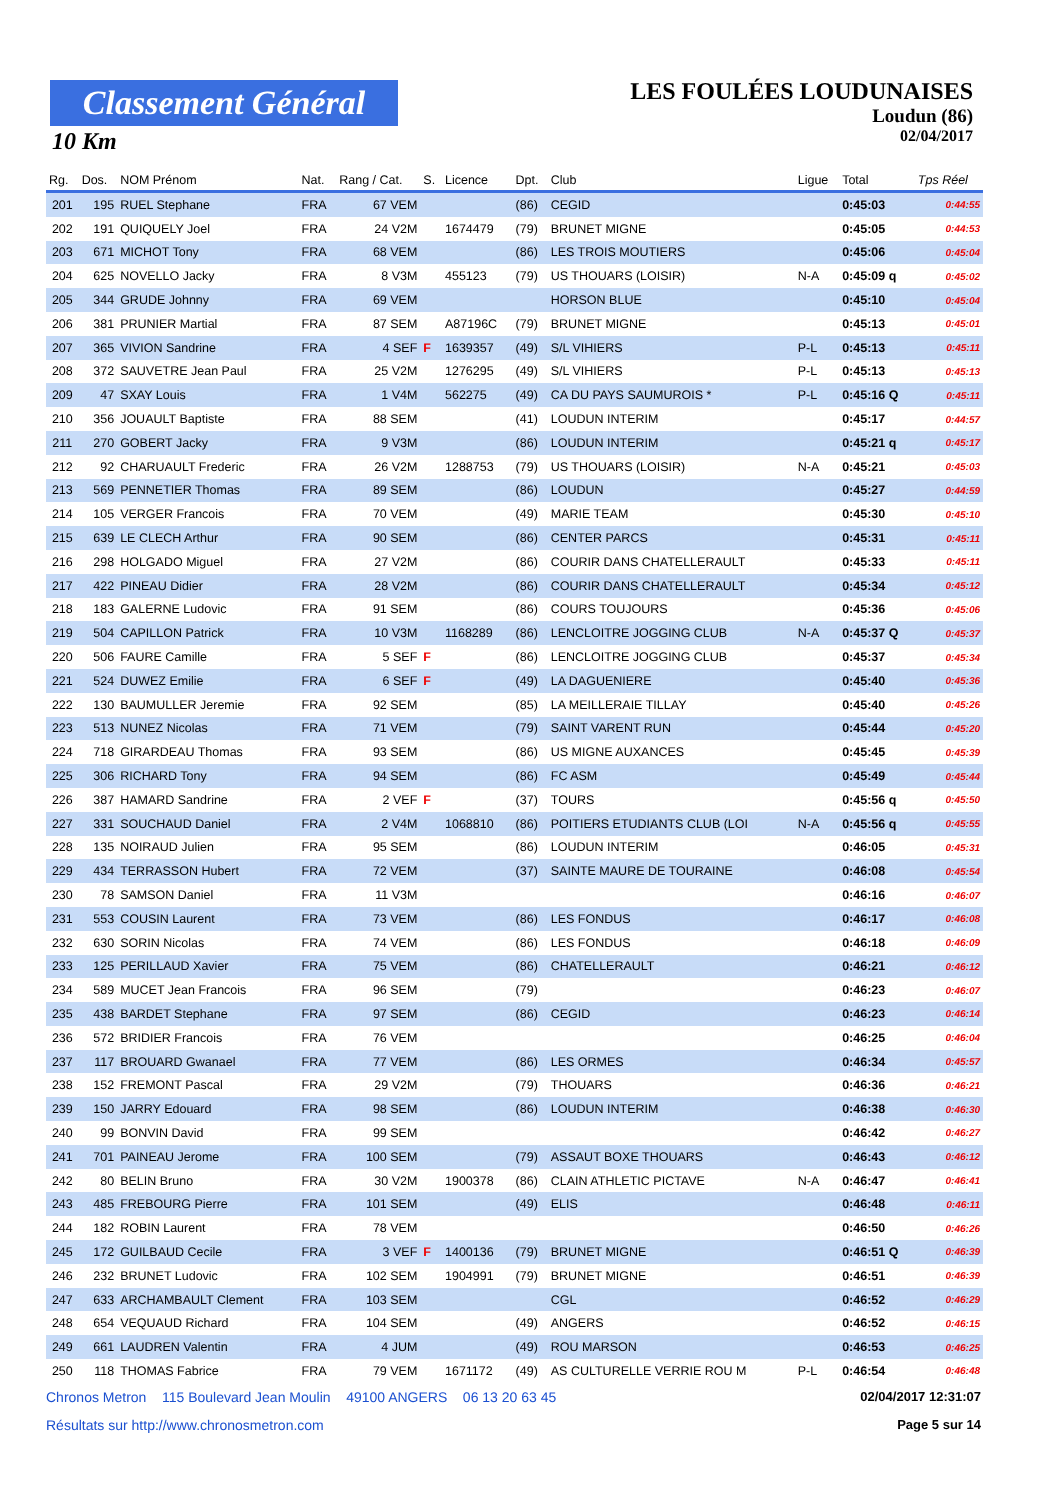Classement Général
10 Km
LES FOULÉES LOUDUNAISES
Loudun (86)
02/04/2017
| Rg. | Dos. | NOM Prénom | Nat. | Rang / Cat. | S. | Licence | Dpt. | Club | Ligue | Total | Tps Réel |
| --- | --- | --- | --- | --- | --- | --- | --- | --- | --- | --- | --- |
| 201 | 195 | RUEL Stephane | FRA | 67 VEM | | | (86) | CEGID | | 0:45:03 | 0:44:55 |
| 202 | 191 | QUIQUELY Joel | FRA | 24 V2M | | 1674479 | (79) | BRUNET MIGNE | | 0:45:05 | 0:44:53 |
| 203 | 671 | MICHOT Tony | FRA | 68 VEM | | | (86) | LES TROIS MOUTIERS | | 0:45:06 | 0:45:04 |
| 204 | 625 | NOVELLO Jacky | FRA | 8 V3M | | 455123 | (79) | US THOUARS (LOISIR) | N-A | 0:45:09 q | 0:45:02 |
| 205 | 344 | GRUDE Johnny | FRA | 69 VEM | | | | HORSON BLUE | | 0:45:10 | 0:45:04 |
| 206 | 381 | PRUNIER Martial | FRA | 87 SEM | | A87196C | (79) | BRUNET MIGNE | | 0:45:13 | 0:45:01 |
| 207 | 365 | VIVION Sandrine | FRA | 4 SEF | F | 1639357 | (49) | S/L VIHIERS | P-L | 0:45:13 | 0:45:11 |
| 208 | 372 | SAUVETRE Jean Paul | FRA | 25 V2M | | 1276295 | (49) | S/L VIHIERS | P-L | 0:45:13 | 0:45:13 |
| 209 | 47 | SXAY Louis | FRA | 1 V4M | | 562275 | (49) | CA DU PAYS SAUMUROIS * | P-L | 0:45:16 Q | 0:45:11 |
| 210 | 356 | JOUAULT Baptiste | FRA | 88 SEM | | | (41) | LOUDUN INTERIM | | 0:45:17 | 0:44:57 |
| 211 | 270 | GOBERT Jacky | FRA | 9 V3M | | | (86) | LOUDUN INTERIM | | 0:45:21 q | 0:45:17 |
| 212 | 92 | CHARUAULT Frederic | FRA | 26 V2M | | 1288753 | (79) | US THOUARS (LOISIR) | N-A | 0:45:21 | 0:45:03 |
| 213 | 569 | PENNETIER Thomas | FRA | 89 SEM | | | (86) | LOUDUN | | 0:45:27 | 0:44:59 |
| 214 | 105 | VERGER Francois | FRA | 70 VEM | | | (49) | MARIE TEAM | | 0:45:30 | 0:45:10 |
| 215 | 639 | LE CLECH Arthur | FRA | 90 SEM | | | (86) | CENTER PARCS | | 0:45:31 | 0:45:11 |
| 216 | 298 | HOLGADO Miguel | FRA | 27 V2M | | | (86) | COURIR DANS CHATELLERAULT | | 0:45:33 | 0:45:11 |
| 217 | 422 | PINEAU Didier | FRA | 28 V2M | | | (86) | COURIR DANS CHATELLERAULT | | 0:45:34 | 0:45:12 |
| 218 | 183 | GALERNE Ludovic | FRA | 91 SEM | | | (86) | COURS TOUJOURS | | 0:45:36 | 0:45:06 |
| 219 | 504 | CAPILLON Patrick | FRA | 10 V3M | | 1168289 | (86) | LENCLOITRE JOGGING CLUB | N-A | 0:45:37 Q | 0:45:37 |
| 220 | 506 | FAURE Camille | FRA | 5 SEF | F | | (86) | LENCLOITRE JOGGING CLUB | | 0:45:37 | 0:45:34 |
| 221 | 524 | DUWEZ Emilie | FRA | 6 SEF | F | | (49) | LA DAGUENIERE | | 0:45:40 | 0:45:36 |
| 222 | 130 | BAUMULLER Jeremie | FRA | 92 SEM | | | (85) | LA MEILLERAIE TILLAY | | 0:45:40 | 0:45:26 |
| 223 | 513 | NUNEZ Nicolas | FRA | 71 VEM | | | (79) | SAINT VARENT RUN | | 0:45:44 | 0:45:20 |
| 224 | 718 | GIRARDEAU Thomas | FRA | 93 SEM | | | (86) | US MIGNE AUXANCES | | 0:45:45 | 0:45:39 |
| 225 | 306 | RICHARD Tony | FRA | 94 SEM | | | (86) | FC ASM | | 0:45:49 | 0:45:44 |
| 226 | 387 | HAMARD Sandrine | FRA | 2 VEF | F | | (37) | TOURS | | 0:45:56 q | 0:45:50 |
| 227 | 331 | SOUCHAUD Daniel | FRA | 2 V4M | | 1068810 | (86) | POITIERS ETUDIANTS CLUB (LOI | N-A | 0:45:56 q | 0:45:55 |
| 228 | 135 | NOIRAUD Julien | FRA | 95 SEM | | | (86) | LOUDUN INTERIM | | 0:46:05 | 0:45:31 |
| 229 | 434 | TERRASSON Hubert | FRA | 72 VEM | | | (37) | SAINTE MAURE DE TOURAINE | | 0:46:08 | 0:45:54 |
| 230 | 78 | SAMSON Daniel | FRA | 11 V3M | | | | | | 0:46:16 | 0:46:07 |
| 231 | 553 | COUSIN Laurent | FRA | 73 VEM | | | (86) | LES FONDUS | | 0:46:17 | 0:46:08 |
| 232 | 630 | SORIN Nicolas | FRA | 74 VEM | | | (86) | LES FONDUS | | 0:46:18 | 0:46:09 |
| 233 | 125 | PERILLAUD Xavier | FRA | 75 VEM | | | (86) | CHATELLERAULT | | 0:46:21 | 0:46:12 |
| 234 | 589 | MUCET Jean Francois | FRA | 96 SEM | | | (79) | | | 0:46:23 | 0:46:07 |
| 235 | 438 | BARDET Stephane | FRA | 97 SEM | | | (86) | CEGID | | 0:46:23 | 0:46:14 |
| 236 | 572 | BRIDIER Francois | FRA | 76 VEM | | | | | | 0:46:25 | 0:46:04 |
| 237 | 117 | BROUARD Gwanael | FRA | 77 VEM | | | (86) | LES ORMES | | 0:46:34 | 0:45:57 |
| 238 | 152 | FREMONT Pascal | FRA | 29 V2M | | | (79) | THOUARS | | 0:46:36 | 0:46:21 |
| 239 | 150 | JARRY Edouard | FRA | 98 SEM | | | (86) | LOUDUN INTERIM | | 0:46:38 | 0:46:30 |
| 240 | 99 | BONVIN David | FRA | 99 SEM | | | | | | 0:46:42 | 0:46:27 |
| 241 | 701 | PAINEAU Jerome | FRA | 100 SEM | | | (79) | ASSAUT BOXE THOUARS | | 0:46:43 | 0:46:12 |
| 242 | 80 | BELIN Bruno | FRA | 30 V2M | | 1900378 | (86) | CLAIN ATHLETIC PICTAVE | N-A | 0:46:47 | 0:46:41 |
| 243 | 485 | FREBOURG Pierre | FRA | 101 SEM | | | (49) | ELIS | | 0:46:48 | 0:46:11 |
| 244 | 182 | ROBIN Laurent | FRA | 78 VEM | | | | | | 0:46:50 | 0:46:26 |
| 245 | 172 | GUILBAUD Cecile | FRA | 3 VEF | F | 1400136 | (79) | BRUNET MIGNE | | 0:46:51 Q | 0:46:39 |
| 246 | 232 | BRUNET Ludovic | FRA | 102 SEM | | 1904991 | (79) | BRUNET MIGNE | | 0:46:51 | 0:46:39 |
| 247 | 633 | ARCHAMBAULT Clement | FRA | 103 SEM | | | | CGL | | 0:46:52 | 0:46:29 |
| 248 | 654 | VEQUAUD Richard | FRA | 104 SEM | | | (49) | ANGERS | | 0:46:52 | 0:46:15 |
| 249 | 661 | LAUDREN Valentin | FRA | 4 JUM | | | (49) | ROU MARSON | | 0:46:53 | 0:46:25 |
| 250 | 118 | THOMAS Fabrice | FRA | 79 VEM | | 1671172 | (49) | AS CULTURELLE VERRIE ROU M | P-L | 0:46:54 | 0:46:48 |
Chronos Metron 115 Boulevard Jean Moulin 49100 ANGERS 06 13 20 63 45 02/04/2017 12:31:07
Résultats sur http://www.chronosmetron.com Page 5 sur 14